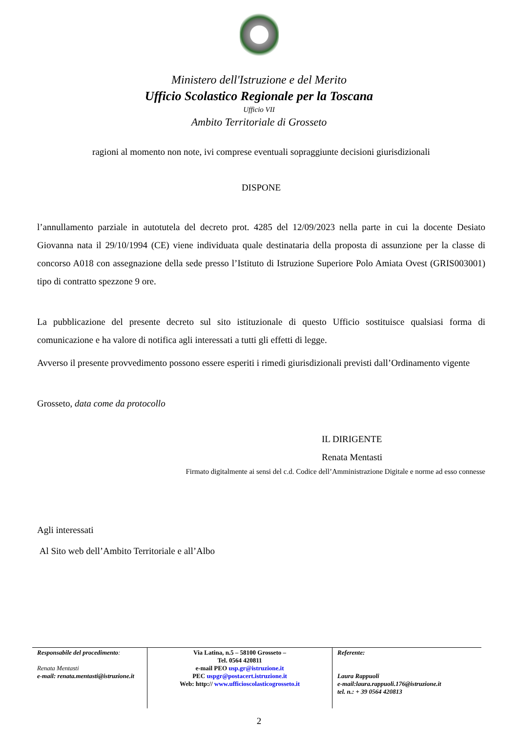Ministero dell'Istruzione e del Merito
Ufficio Scolastico Regionale per la Toscana
Ufficio VII
Ambito Territoriale di Grosseto
ragioni al momento non note, ivi comprese eventuali sopraggiunte decisioni giurisdizionali
DISPONE
l’annullamento parziale in autotutela del decreto prot. 4285 del 12/09/2023 nella parte in cui la docente Desiato Giovanna nata il 29/10/1994 (CE) viene individuata quale destinataria della proposta di assunzione per la classe di concorso A018 con assegnazione della sede presso l’Istituto di Istruzione Superiore Polo Amiata Ovest (GRIS003001) tipo di contratto spezzone 9 ore.
La pubblicazione del presente decreto sul sito istituzionale di questo Ufficio sostituisce qualsiasi forma di comunicazione e ha valore di notifica agli interessati a tutti gli effetti di legge.
Avverso il presente provvedimento possono essere esperiti i rimedi giurisdizionali previsti dall’Ordinamento vigente
Grosseto, data come da protocollo
IL DIRIGENTE
Renata Mentasti
Firmato digitalmente ai sensi del c.d. Codice dell’Amministrazione Digitale e norme ad esso connesse
Agli interessati
Al Sito web dell’Ambito Territoriale e all’Albo
| Responsabile del procedimento : Renata Mentasti e-mail: renata.mentasti@istruzione.it | Via Latina, n.5 – 58100 Grosseto – Tel. 0564 420811 e-mail PEO usp.gr@istruzione.it PEC uspgr@postacert.istruzione.it Web: http:// www.ufficioscolasticogrosseto.it | Referente: Laura Rappuoli e-mail:laura.rappuoli.176@istruzione.it tel. n.: + 39 0564 420813 |
2